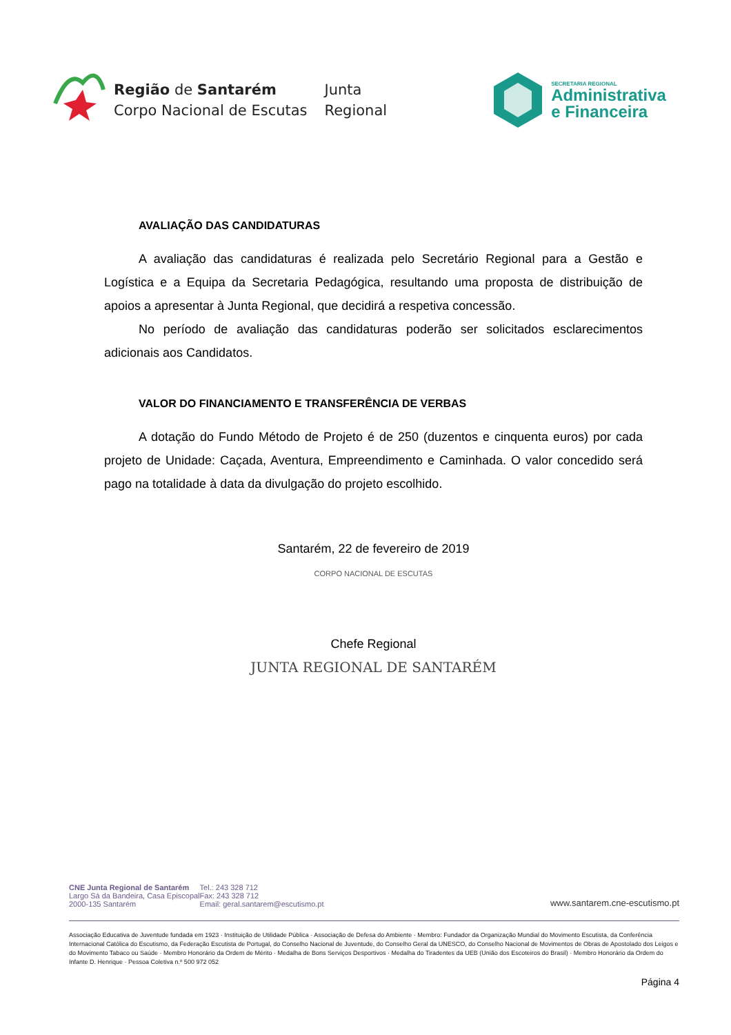Região de Santarém
Corpo Nacional de Escutas
Junta
Regional
SECRETARIA REGIONAL
Administrativa
e Financeira
AVALIAÇÃO DAS CANDIDATURAS
A avaliação das candidaturas é realizada pelo Secretário Regional para a Gestão e Logística e a Equipa da Secretaria Pedagógica, resultando uma proposta de distribuição de apoios a apresentar à Junta Regional, que decidirá a respetiva concessão.
No período de avaliação das candidaturas poderão ser solicitados esclarecimentos adicionais aos Candidatos.
VALOR DO FINANCIAMENTO E TRANSFERÊNCIA DE VERBAS
A dotação do Fundo Método de Projeto é de 250 (duzentos e cinquenta euros) por cada projeto de Unidade: Caçada, Aventura, Empreendimento e Caminhada. O valor concedido será pago na totalidade à data da divulgação do projeto escolhido.
Santarém, 22 de fevereiro de 2019
CORPO NACIONAL DE ESCUTAS
Chefe Regional
JUNTA REGIONAL DE SANTARÉM
CNE Junta Regional de Santarém
Largo Sá da Bandeira, Casa Episcopal
2000-135 Santarém
Tel.: 243 328 712
Fax: 243 328 712
Email: geral.santarem@escutismo.pt
www.santarem.cne-escutismo.pt
Associação Educativa de Juventude fundada em 1923 · Instituição de Utilidade Pública · Associação de Defesa do Ambiente · Membro: Fundador da Organização Mundial do Movimento Escutista, da Conferência Internacional Católica do Escutismo, da Federação Escutista de Portugal, do Conselho Nacional de Juventude, do Conselho Geral da UNESCO, do Conselho Nacional de Movimentos de Obras de Apostolado dos Leigos e do Movimento Tabaco ou Saúde · Membro Honorário da Ordem de Mérito · Medalha de Bons Serviços Desportivos · Medalha do Tiradentes da UEB (União dos Escoteiros do Brasil) · Membro Honorário da Ordem do Infante D. Henrique · Pessoa Coletiva n.º 500 972 052
Página 4